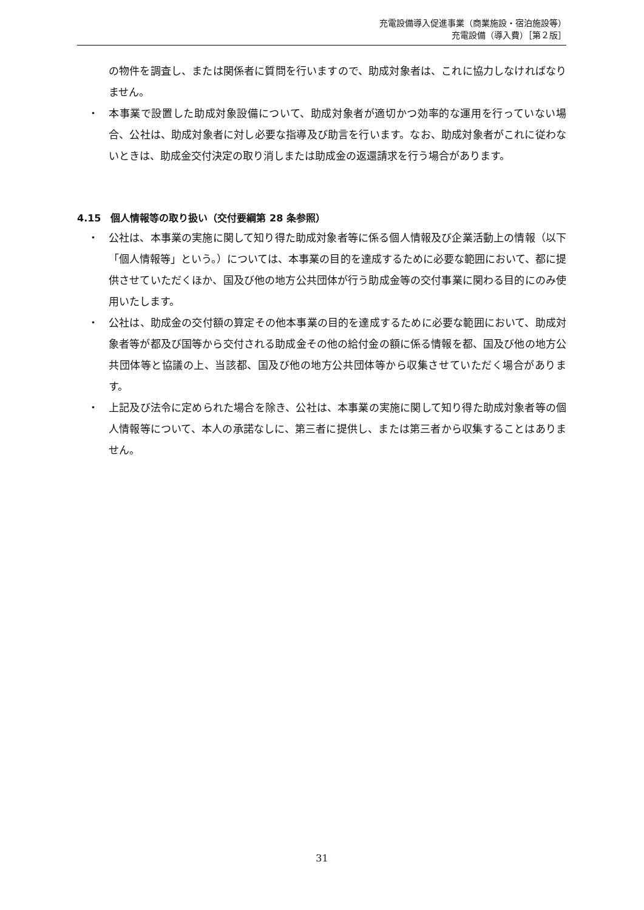充電設備導入促進事業（商業施設・宿泊施設等）
充電設備（導入費）［第２版］
の物件を調査し、または関係者に質問を行いますので、助成対象者は、これに協力しなければなりません。
・ 本事業で設置した助成対象設備について、助成対象者が適切かつ効率的な運用を行っていない場合、公社は、助成対象者に対し必要な指導及び助言を行います。なお、助成対象者がこれに従わないときは、助成金交付決定の取り消しまたは助成金の返還請求を行う場合があります。
4.15　個人情報等の取り扱い（交付要綱第 28 条参照）
・ 公社は、本事業の実施に関して知り得た助成対象者等に係る個人情報及び企業活動上の情報（以下「個人情報等」という。）については、本事業の目的を達成するために必要な範囲において、都に提供させていただくほか、国及び他の地方公共団体が行う助成金等の交付事業に関わる目的にのみ使用いたします。
・ 公社は、助成金の交付額の算定その他本事業の目的を達成するために必要な範囲において、助成対象者等が都及び国等から交付される助成金その他の給付金の額に係る情報を都、国及び他の地方公共団体等と協議の上、当該都、国及び他の地方公共団体等から収集させていただく場合があります。
・ 上記及び法令に定められた場合を除き、公社は、本事業の実施に関して知り得た助成対象者等の個人情報等について、本人の承諾なしに、第三者に提供し、または第三者から収集することはありません。
31